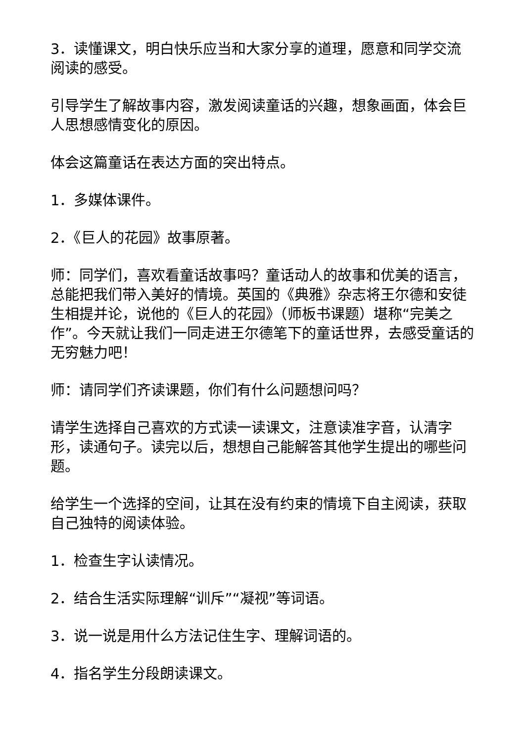3．读懂课文，明白快乐应当和大家分享的道理，愿意和同学交流阅读的感受。
引导学生了解故事内容，激发阅读童话的兴趣，想象画面，体会巨人思想感情变化的原因。
体会这篇童话在表达方面的突出特点。
1．多媒体课件。
2．《巨人的花园》故事原著。
师：同学们，喜欢看童话故事吗？童话动人的故事和优美的语言，总能把我们带入美好的情境。英国的《典雅》杂志将王尔德和安徒生相提并论，说他的《巨人的花园》（师板书课题）堪称“完美之作”。今天就让我们一同走进王尔德笔下的童话世界，去感受童话的无穷魅力吧！
师：请同学们齐读课题，你们有什么问题想问吗？
请学生选择自己喜欢的方式读一读课文，注意读准字音，认清字形，读通句子。读完以后，想想自己能解答其他学生提出的哪些问题。
给学生一个选择的空间，让其在没有约束的情境下自主阅读，获取自己独特的阅读体验。
1．检查生字认读情况。
2．结合生活实际理解“训斥”“凝视”等词语。
3．说一说是用什么方法记住生字、理解词语的。
4．指名学生分段朗读课文。